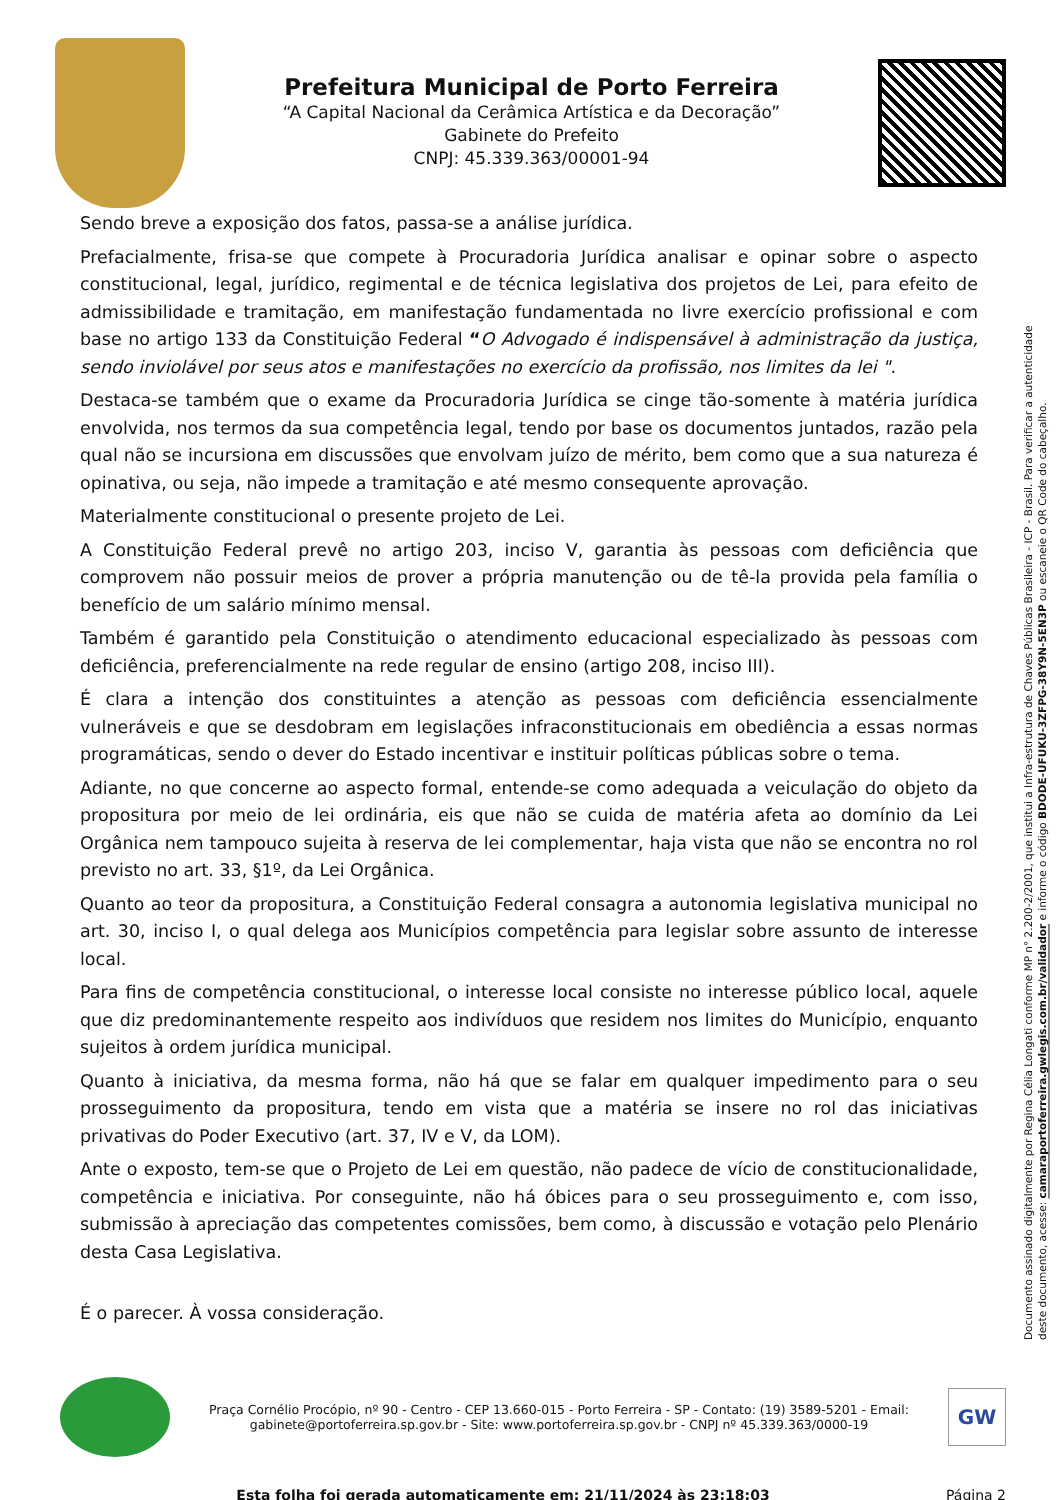Prefeitura Municipal de Porto Ferreira
“A Capital Nacional da Cerâmica Artística e da Decoração”
Gabinete do Prefeito
CNPJ: 45.339.363/00001-94
Sendo breve a exposição dos fatos, passa-se a análise jurídica.
Prefacialmente, frisa-se que compete à Procuradoria Jurídica analisar e opinar sobre o aspecto constitucional, legal, jurídico, regimental e de técnica legislativa dos projetos de Lei, para efeito de admissibilidade e tramitação, em manifestação fundamentada no livre exercício profissional e com base no artigo 133 da Constituição Federal “O Advogado é indispensável à administração da justiça, sendo inviolável por seus atos e manifestações no exercício da profissão, nos limites da lei ".
Destaca-se também que o exame da Procuradoria Jurídica se cinge tão-somente à matéria jurídica envolvida, nos termos da sua competência legal, tendo por base os documentos juntados, razão pela qual não se incursiona em discussões que envolvam juízo de mérito, bem como que a sua natureza é opinativa, ou seja, não impede a tramitação e até mesmo consequente aprovação.
Materialmente constitucional o presente projeto de Lei.
A Constituição Federal prevê no artigo 203, inciso V, garantia às pessoas com deficiência que comprovem não possuir meios de prover a própria manutenção ou de tê-la provida pela família o benefício de um salário mínimo mensal.
Também é garantido pela Constituição o atendimento educacional especializado às pessoas com deficiência, preferencialmente na rede regular de ensino (artigo 208, inciso III).
É clara a intenção dos constituintes a atenção as pessoas com deficiência essencialmente vulneráveis e que se desdobram em legislações infraconstitucionais em obediência a essas normas programáticas, sendo o dever do Estado incentivar e instituir políticas públicas sobre o tema.
Adiante, no que concerne ao aspecto formal, entende-se como adequada a veiculação do objeto da propositura por meio de lei ordinária, eis que não se cuida de matéria afeta ao domínio da Lei Orgânica nem tampouco sujeita à reserva de lei complementar, haja vista que não se encontra no rol previsto no art. 33, §1º, da Lei Orgânica.
Quanto ao teor da propositura, a Constituição Federal consagra a autonomia legislativa municipal no art. 30, inciso I, o qual delega aos Municípios competência para legislar sobre assunto de interesse local.
Para fins de competência constitucional, o interesse local consiste no interesse público local, aquele que diz predominantemente respeito aos indivíduos que residem nos limites do Município, enquanto sujeitos à ordem jurídica municipal.
Quanto à iniciativa, da mesma forma, não há que se falar em qualquer impedimento para o seu prosseguimento da propositura, tendo em vista que a matéria se insere no rol das iniciativas privativas do Poder Executivo (art. 37, IV e V, da LOM).
Ante o exposto, tem-se que o Projeto de Lei em questão, não padece de vício de constitucionalidade, competência e iniciativa. Por conseguinte, não há óbices para o seu prosseguimento e, com isso, submissão à apreciação das competentes comissões, bem como, à discussão e votação pelo Plenário desta Casa Legislativa.
É o parecer. À vossa consideração.
Documento assinado digitalmente por Regina Célia Longati conforme MP n° 2.200-2/2001, que institui a Infra-estrutura de Chaves Públicas Brasileira - ICP - Brasil. Para verificar a autenticidade deste documento, acesse: camaraportoferreira.gwlegis.com.br/validador e informe o código BDODE-UFUKU-3ZFPG-38Y9N-5EN3P ou escaneie o QR Code do cabeçalho.
Praça Cornélio Procópio, nº 90 - Centro - CEP 13.660-015 - Porto Ferreira - SP - Contato: (19) 3589-5201 - Email: gabinete@portoferreira.sp.gov.br - Site: www.portoferreira.sp.gov.br - CNPJ nº 45.339.363/0000-19
GW
Esta folha foi gerada automaticamente em: 21/11/2024 às 23:18:03
Página 2